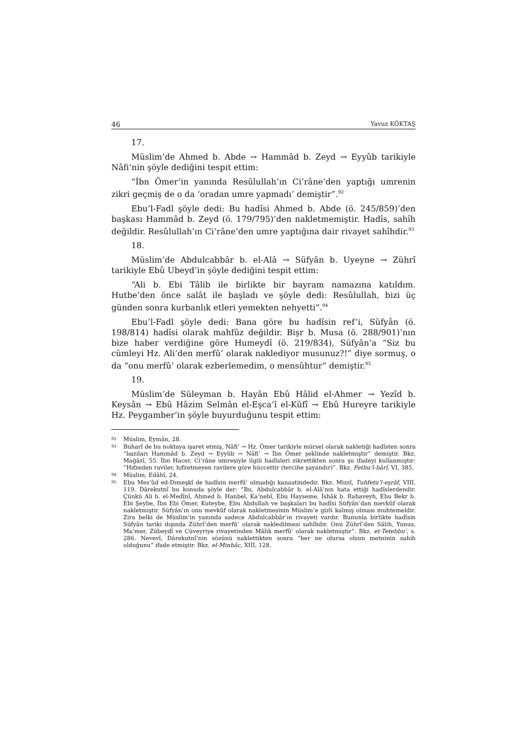46 Yavuz KÖKTAŞ
17.
Müslim’de Ahmed b. Abde → Hammâd b. Zeyd → Eyyûb tarikiyle Nâfi’nin şöyle dediğini tespit ettim:
“İbn Ömer’in yanında Resûlullah’ın Ci’râne’den yaptığı umrenin zikri geçmiş de o da ‘oradan umre yapmadı’ demiştir”.<sup>92</sup>
Ebu’l-Fadl şöyle dedi: Bu hadîsi Ahmed b. Abde (ö. 245/859)’den başkası Hammâd b. Zeyd (ö. 179/795)’den nakletmemiştir. Hadîs, sahîh değildir. Resûlullah’ın Ci’râne’den umre yaptığına dair rivayet sahîhdir.<sup>93</sup>
18.
Müslim’de Abdulcabbâr b. el-Alâ → Süfyân b. Uyeyne → Zührî tarikiyle Ebû Ubeyd’in şöyle dediğini tespit ettim:
“Ali b. Ebi Tâlib ile birlikte bir bayram namazına katıldım. Hutbe’den önce salât ile başladı ve şöyle dedi: Resûlullah, bizi üç günden sonra kurbanlık etleri yemekten nehyetti”.<sup>94</sup>
Ebu’l-Fadl şöyle dedi: Bana göre bu hadîsin ref’i, Süfyân (ö. 198/814) hadîsi olarak mahfûz değildir. Bişr b. Musa (ö. 288/901)’nın bize haber verdiğine göre Humeydî (ö. 219/834), Süfyân’a “Siz bu cümleyi Hz. Ali’den merfû’ olarak naklediyor musunuz?!” diye sormuş, o da “onu merfû’ olarak ezberlemedim, o mensûhtur” demiştir.<sup>95</sup>
19.
Müslim’de Süleyman b. Hayân Ebû Hâlid el-Ahmer → Yezîd b. Keysân → Ebû Hâzim Selmân el-Eşca’î el-Kûfî → Ebû Hureyre tarikiyle Hz. Peygamber’in şöyle buyurduğunu tespit ettim:
92 Müslim, Eymân, 28.
93 Buharî de bu noktaya işaret etmiş, Nâfi’ → Hz. Ömer tarikiyle mürsel olarak nakletiği hadîsten sonra “bazıları Hammâd b. Zeyd → Eyyûb → Nâfi’ → İbn Ömer şeklinde nakletmiştir” demiştir. Bkz. Mağâzî, 55. İbn Hacer, Ci’râne umresiyle ilgili hadîsleri zikrettikten sonra şu ifadeyi kullanmıştır: “Hıfzeden raviler, hıfzetmeyen ravilere göre hüccettir (tercihe şayandır)”. Bkz. Fethu’l-bârî, VI, 385.
94 Müslim, Edâhî, 24.
95 Ebu Mes’ûd ed-Dımeşkî de hadîsin merfû’ olmadığı kanaatindedir. Bkz. Mizzî, Tuhfetu’l-eşrâf, VIII, 119. Dârekutnî bu konuda şöyle der: “Bu, Abdulcabbâr b. el-Alâ’nın hata ettiği hadîslerdendir. Çünkü Ali b. el-Medînî, Ahmed b. Hanbel, Ka’nebî, Ebu Hayseme, İshâk b. Rahaveyh, Ebu Bekr b. Ebi Şeybe, İbn Ebi Ömer, Kuteybe, Ebu Abdullah ve başkaları bu hadîsi Süfyân’dan mevkûf olarak nakletmiştir. Süfyân’ın onu mevkûf olarak nakletmesinin Müslim’e gizli kalmış olması muhtemeldir. Zira belki de Müslim’in yanında sadece Abdulcabbâr’ın rivayeti vardır. Bununla birlikte hadîsin Süfyân tariki dışında Zührî’den merfû’ olarak nakledilmesi sahîhdir. Onu Zührî’den Sâlih, Yunus, Ma’mer, Zübeydî ve Cüveyriye rivayetinden Mâlik merfû’ olarak nakletmiştir”. Bkz. et-Tetebbu’, s. 286. Nevevî, Dârekutnî’nin sözünü naklettikten sonra “her ne olursa olsun metninin sahih olduğunu” ifade etmiştir. Bkz. el-Minhâc, XIII, 128.